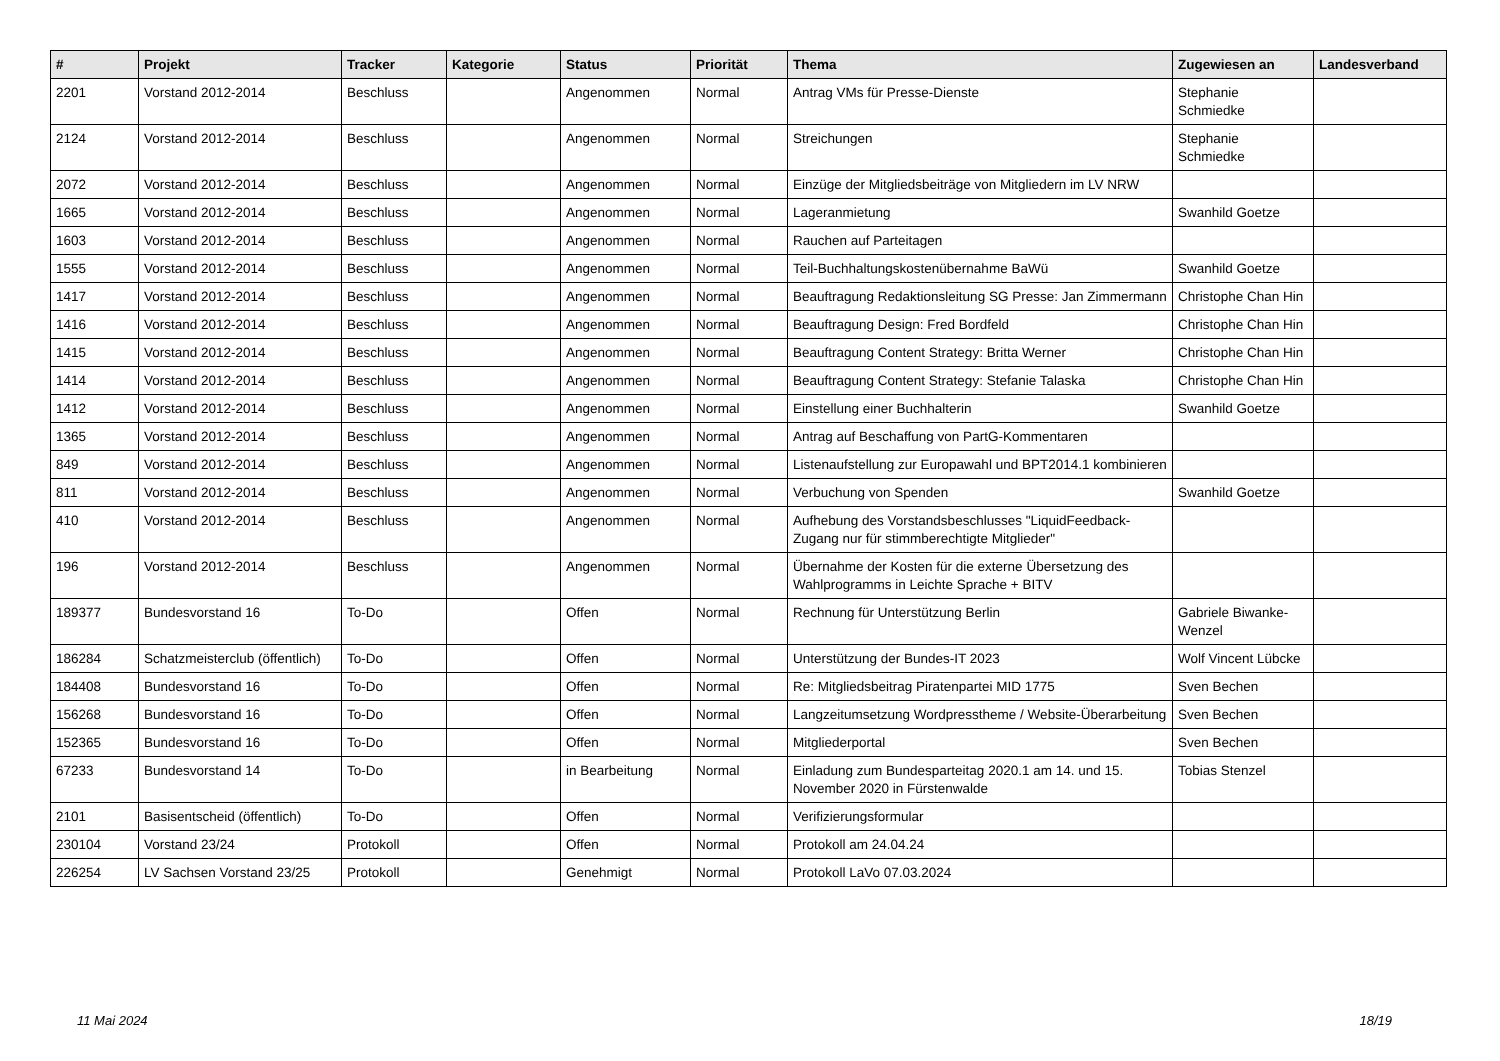| # | Projekt | Tracker | Kategorie | Status | Priorität | Thema | Zugewiesen an | Landesverband |
| --- | --- | --- | --- | --- | --- | --- | --- | --- |
| 2201 | Vorstand 2012-2014 | Beschluss | | Angenommen | Normal | Antrag VMs für Presse-Dienste | Stephanie Schmiedke | |
| 2124 | Vorstand 2012-2014 | Beschluss | | Angenommen | Normal | Streichungen | Stephanie Schmiedke | |
| 2072 | Vorstand 2012-2014 | Beschluss | | Angenommen | Normal | Einzüge der Mitgliedsbeiträge von Mitgliedern im LV NRW | | |
| 1665 | Vorstand 2012-2014 | Beschluss | | Angenommen | Normal | Lageranmietung | Swanhild Goetze | |
| 1603 | Vorstand 2012-2014 | Beschluss | | Angenommen | Normal | Rauchen auf Parteitagen | | |
| 1555 | Vorstand 2012-2014 | Beschluss | | Angenommen | Normal | Teil-Buchhaltungskostenübernahme BaWü | Swanhild Goetze | |
| 1417 | Vorstand 2012-2014 | Beschluss | | Angenommen | Normal | Beauftragung Redaktionsleitung SG Presse: Jan Zimmermann | Christophe Chan Hin | |
| 1416 | Vorstand 2012-2014 | Beschluss | | Angenommen | Normal | Beauftragung Design: Fred Bordfeld | Christophe Chan Hin | |
| 1415 | Vorstand 2012-2014 | Beschluss | | Angenommen | Normal | Beauftragung Content Strategy: Britta Werner | Christophe Chan Hin | |
| 1414 | Vorstand 2012-2014 | Beschluss | | Angenommen | Normal | Beauftragung Content Strategy: Stefanie Talaska | Christophe Chan Hin | |
| 1412 | Vorstand 2012-2014 | Beschluss | | Angenommen | Normal | Einstellung einer Buchhalterin | Swanhild Goetze | |
| 1365 | Vorstand 2012-2014 | Beschluss | | Angenommen | Normal | Antrag auf Beschaffung von PartG-Kommentaren | | |
| 849 | Vorstand 2012-2014 | Beschluss | | Angenommen | Normal | Listenaufstellung zur Europawahl und BPT2014.1 kombinieren | | |
| 811 | Vorstand 2012-2014 | Beschluss | | Angenommen | Normal | Verbuchung von Spenden | Swanhild Goetze | |
| 410 | Vorstand 2012-2014 | Beschluss | | Angenommen | Normal | Aufhebung des Vorstandsbeschlusses "LiquidFeedback-Zugang nur für stimmberechtigte Mitglieder" | | |
| 196 | Vorstand 2012-2014 | Beschluss | | Angenommen | Normal | Übernahme der Kosten für die externe Übersetzung des Wahlprogramms in Leichte Sprache + BITV | | |
| 189377 | Bundesvorstand 16 | To-Do | | Offen | Normal | Rechnung für Unterstützung Berlin | Gabriele Biwanke-Wenzel | |
| 186284 | Schatzmeisterclub (öffentlich) | To-Do | | Offen | Normal | Unterstützung der Bundes-IT 2023 | Wolf Vincent Lübcke | |
| 184408 | Bundesvorstand 16 | To-Do | | Offen | Normal | Re: Mitgliedsbeitrag Piratenpartei MID 1775 | Sven Bechen | |
| 156268 | Bundesvorstand 16 | To-Do | | Offen | Normal | Langzeitumsetzung Wordpresstheme / Website-Überarbeitung | Sven Bechen | |
| 152365 | Bundesvorstand 16 | To-Do | | Offen | Normal | Mitgliederportal | Sven Bechen | |
| 67233 | Bundesvorstand 14 | To-Do | | in Bearbeitung | Normal | Einladung zum Bundesparteitag 2020.1 am 14. und 15. November 2020 in Fürstenwalde | Tobias Stenzel | |
| 2101 | Basisentscheid (öffentlich) | To-Do | | Offen | Normal | Verifizierungsformular | | |
| 230104 | Vorstand 23/24 | Protokoll | | Offen | Normal | Protokoll am 24.04.24 | | |
| 226254 | LV Sachsen Vorstand 23/25 | Protokoll | | Genehmigt | Normal | Protokoll LaVo 07.03.2024 | | |
11 Mai 2024 18/19